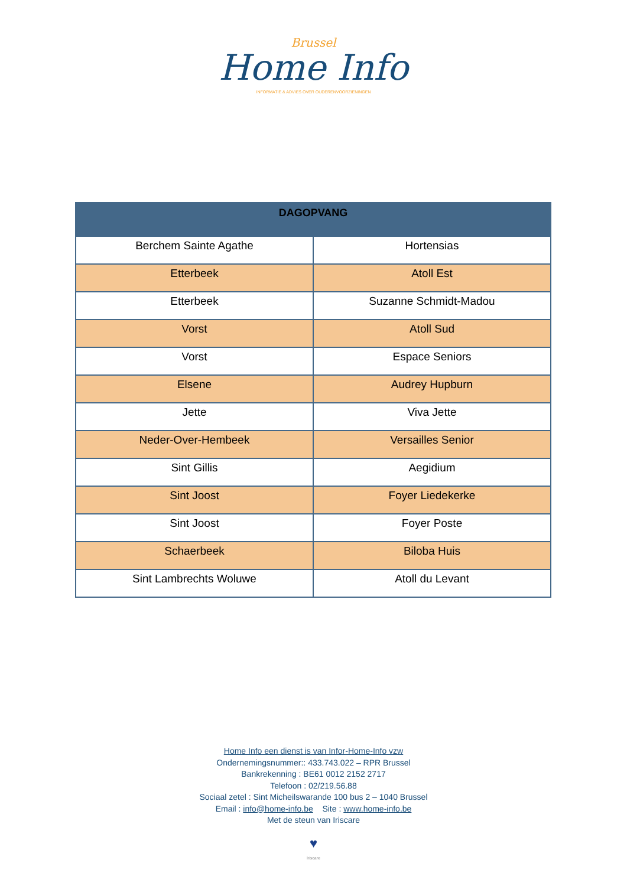Brussel
Home Info
INFORMATIE & ADVIES OVER OUDERENVOORZIENINGEN
| DAGOPVANG | |
| --- | --- |
| Berchem Sainte Agathe | Hortensias |
| Etterbeek | Atoll Est |
| Etterbeek | Suzanne Schmidt-Madou |
| Vorst | Atoll Sud |
| Vorst | Espace Seniors |
| Elsene | Audrey Hupburn |
| Jette | Viva Jette |
| Neder-Over-Hembeek | Versailles Senior |
| Sint Gillis | Aegidium |
| Sint Joost | Foyer Liedekerke |
| Sint Joost | Foyer Poste |
| Schaerbeek | Biloba Huis |
| Sint Lambrechts Woluwe | Atoll du Levant |
Home Info een dienst is van Infor-Home-Info vzw
Ondernemingsnummer:: 433.743.022 – RPR Brussel
Bankrekenning : BE61 0012 2152 2717
Telefoon : 02/219.56.88
Sociaal zetel : Sint Micheilswarande 100 bus 2 – 1040 Brussel
Email : info@home-info.be Site : www.home-info.be
Met de steun van Iriscare
♥
Iriscare